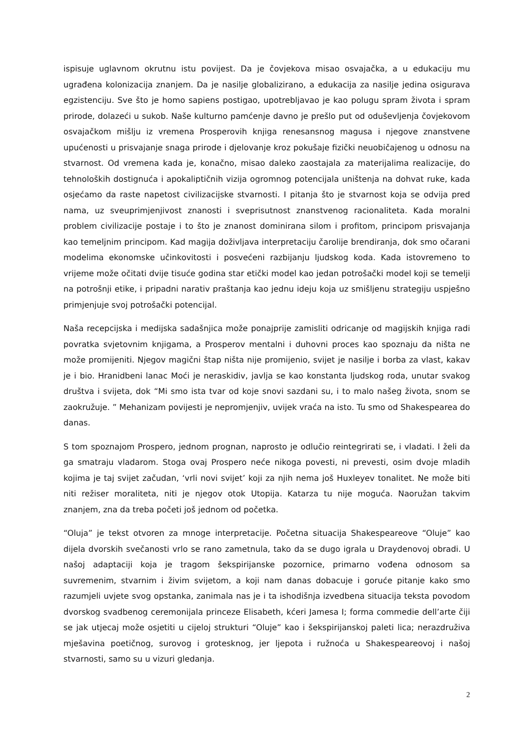ispisuje uglavnom okrutnu istu povijest. Da je čovjekova misao osvajačka, a u edukaciju mu ugrađena kolonizacija znanjem. Da je nasilje globalizirano, a edukacija za nasilje jedina osigurava egzistenciju. Sve što je homo sapiens postigao, upotrebljavao je kao polugu spram života i spram prirode, dolazeći u sukob. Naše kulturno pamćenje davno je prešlo put od oduševljenja čovjekovom osvajačkom mišlju iz vremena Prosperovih knjiga renesansnog magusa i njegove znanstvene upućenosti u prisvajanje snaga prirode i djelovanje kroz pokušaje fizički neuobičajenog u odnosu na stvarnost. Od vremena kada je, konačno, misao daleko zaostajala za materijalima realizacije, do tehnoloških dostignuća i apokaliptičnih vizija ogromnog potencijala uništenja na dohvat ruke, kada osjećamo da raste napetost civilizacijske stvarnosti. I pitanja što je stvarnost koja se odvija pred nama, uz sveuprimjenjivost znanosti i sveprisutnost znanstvenog racionaliteta. Kada moralni problem civilizacije postaje i to što je znanost dominirana silom i profitom, principom prisvajanja kao temeljnim principom. Kad magija doživljava interpretaciju čarolije brendiranja, dok smo očarani modelima ekonomske učinkovitosti i posvećeni razbijanju ljudskog koda. Kada istovremeno to vrijeme može očitati dvije tisuće godina star etički model kao jedan potrošački model koji se temelji na potrošnji etike, i pripadni narativ praštanja kao jednu ideju koja uz smišljenu strategiju uspješno primjenjuje svoj potrošački potencijal.
Naša recepcijska i medijska sadašnjica može ponajprije zamisliti odricanje od magijskih knjiga radi povratka svjetovnim knjigama, a Prosperov mentalni i duhovni proces kao spoznaju da ništa ne može promijeniti. Njegov magični štap ništa nije promijenio, svijet je nasilje i borba za vlast, kakav je i bio. Hranidbeni lanac Moći je neraskidiv, javlja se kao konstanta ljudskog roda, unutar svakog društva i svijeta, dok “Mi smo ista tvar od koje snovi sazdani su, i to malo našeg života, snom se zaokružuje. ” Mehanizam povijesti je nepromjenjiv, uvijek vraća na isto. Tu smo od Shakespearea do danas.
S tom spoznajom Prospero, jednom prognan, naprosto je odlučio reintegrirati se, i vladati. I želi da ga smatraju vladarom. Stoga ovaj Prospero neće nikoga povesti, ni prevesti, osim dvoje mladih kojima je taj svijet začudan, ‘vrli novi svijet’ koji za njih nema još Huxleyev tonalitet. Ne može biti niti režiser moraliteta, niti je njegov otok Utopija. Katarza tu nije moguća. Naoružan takvim znanjem, zna da treba početi još jednom od početka.
“Oluja” je tekst otvoren za mnoge interpretacije. Početna situacija Shakespeareove “Oluje” kao dijela dvorskih svečanosti vrlo se rano zametnula, tako da se dugo igrala u Draydenovoj obradi. U našoj adaptaciji koja je tragom šekspirijanske pozornice, primarno vođena odnosom sa suvremenim, stvarnim i živim svijetom, a koji nam danas dobacuje i goruće pitanje kako smo razumjeli uvjete svog opstanka, zanimala nas je i ta ishodišnja izvedbena situacija teksta povodom dvorskog svadbenog ceremonijala princeze Elisabeth, kćeri Jamesa I; forma commedie dell’arte čiji se jak utjecaj može osjetiti u cijeloj strukturi “Oluje” kao i šekspirijanskoj paleti lica; nerazdruživa mješavina poetičnog, surovog i grotesknog, jer ljepota i ružnoća u Shakespeareovoj i našoj stvarnosti, samo su u vizuri gledanja.
2